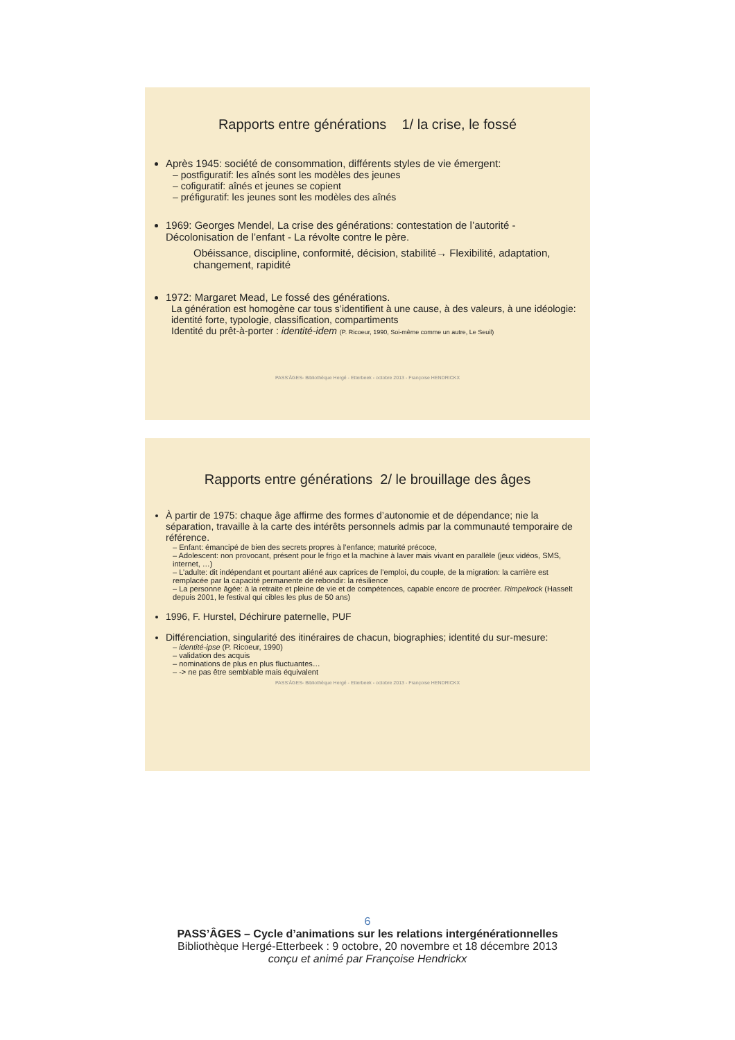Rapports entre générations 1/ la crise, le fossé
Après 1945: société de consommation, différents styles de vie émergent:
– postfiguratif: les aînés sont les modèles des jeunes
– cofiguratif: aînés et jeunes se copient
– préfiguratif: les jeunes sont les modèles des aînés
1969: Georges Mendel, La crise des générations: contestation de l’autorité - Décolonisation de l’enfant - La révolte contre le père.
Obéissance, discipline, conformité, décision, stabilité→ Flexibilité, adaptation, changement, rapidité
1972: Margaret Mead, Le fossé des générations.
La génération est homogène car tous s’identifient à une cause, à des valeurs, à une idéologie: identité forte, typologie, classification, compartiments
Identité du prêt-à-porter : identité-idem (P. Ricoeur, 1990, Soi-même comme un autre, Le Seuil)
PASS'ÂGES- Bibliothèque Hergé - Etterbeek - octobre 2013 - Françoise HENDRICKX
Rapports entre générations 2/ le brouillage des âges
À partir de 1975: chaque âge affirme des formes d’autonomie et de dépendance; nie la séparation, travaille à la carte des intérêts personnels admis par la communauté temporaire de référence.
– Enfant: émancipé de bien des secrets propres à l’enfance; maturité précoce,
– Adolescent: non provocant, présent pour le frigo et la machine à laver mais vivant en parallèle (jeux vidéos, SMS, internet, …)
– L’adulte: dit indépendant et pourtant aliéné aux caprices de l’emploi, du couple, de la migration: la carrière est remplacée par la capacité permanente de rebondir: la résilience
– La personne âgée: à la retraite et pleine de vie et de compétences, capable encore de procréer. Rimpelrock (Hasselt depuis 2001, le festival qui cibles les plus de 50 ans)
1996, F. Hurstel, Déchirure paternelle, PUF
Différenciation, singularité des itinéraires de chacun, biographies; identité du sur-mesure:
– identité-ipse (P. Ricoeur, 1990)
– validation des acquis
– nominations de plus en plus fluctuantes…
– -> ne pas être semblable mais équivalent
PASS'ÂGES- Bibliothèque Hergé - Etterbeek - octobre 2013 - Françoise HENDRICKX
6
PASS’ÂGES – Cycle d’animations sur les relations intergénérationnelles
Bibliothèque Hergé-Etterbeek : 9 octobre, 20 novembre et 18 décembre 2013
conçu et animé par Françoise Hendrickx